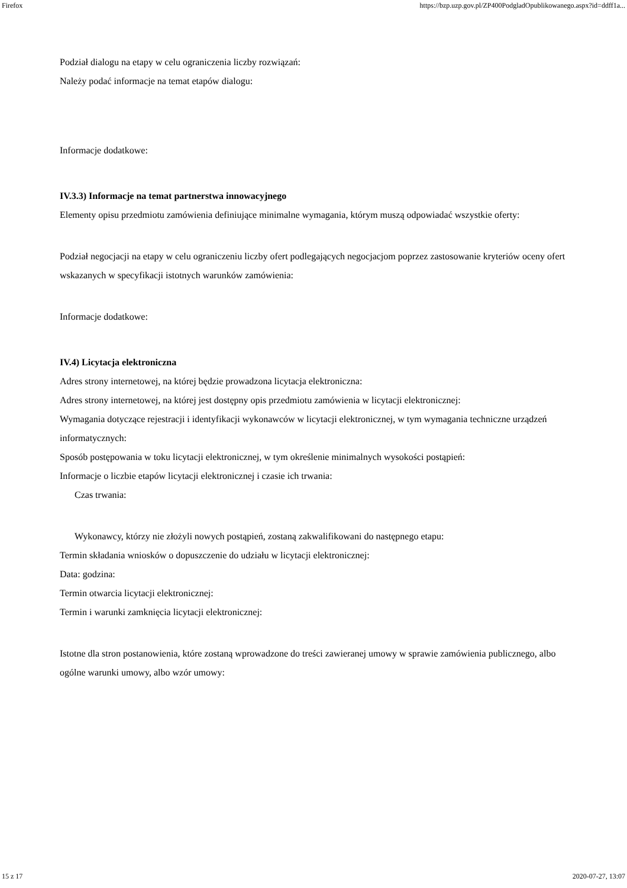Firefox https://bzp.uzp.gov.pl/ZP400PodgladOpublikowanego.aspx?id=ddff1a...
Podział dialogu na etapy w celu ograniczenia liczby rozwiązań:
Należy podać informacje na temat etapów dialogu:
Informacje dodatkowe:
IV.3.3) Informacje na temat partnerstwa innowacyjnego
Elementy opisu przedmiotu zamówienia definiujące minimalne wymagania, którym muszą odpowiadać wszystkie oferty:
Podział negocjacji na etapy w celu ograniczeniu liczby ofert podlegających negocjacjom poprzez zastosowanie kryteriów oceny ofert wskazanych w specyfikacji istotnych warunków zamówienia:
Informacje dodatkowe:
IV.4) Licytacja elektroniczna
Adres strony internetowej, na której będzie prowadzona licytacja elektroniczna:
Adres strony internetowej, na której jest dostępny opis przedmiotu zamówienia w licytacji elektronicznej:
Wymagania dotyczące rejestracji i identyfikacji wykonawców w licytacji elektronicznej, w tym wymagania techniczne urządzeń informatycznych:
Sposób postępowania w toku licytacji elektronicznej, w tym określenie minimalnych wysokości postąpień:
Informacje o liczbie etapów licytacji elektronicznej i czasie ich trwania:
Czas trwania:
Wykonawcy, którzy nie złożyli nowych postąpień, zostaną zakwalifikowani do następnego etapu:
Termin składania wniosków o dopuszczenie do udziału w licytacji elektronicznej:
Data: godzina:
Termin otwarcia licytacji elektronicznej:
Termin i warunki zamknięcia licytacji elektronicznej:
Istotne dla stron postanowienia, które zostaną wprowadzone do treści zawieranej umowy w sprawie zamówienia publicznego, albo ogólne warunki umowy, albo wzór umowy:
15 z 17 2020-07-27, 13:07